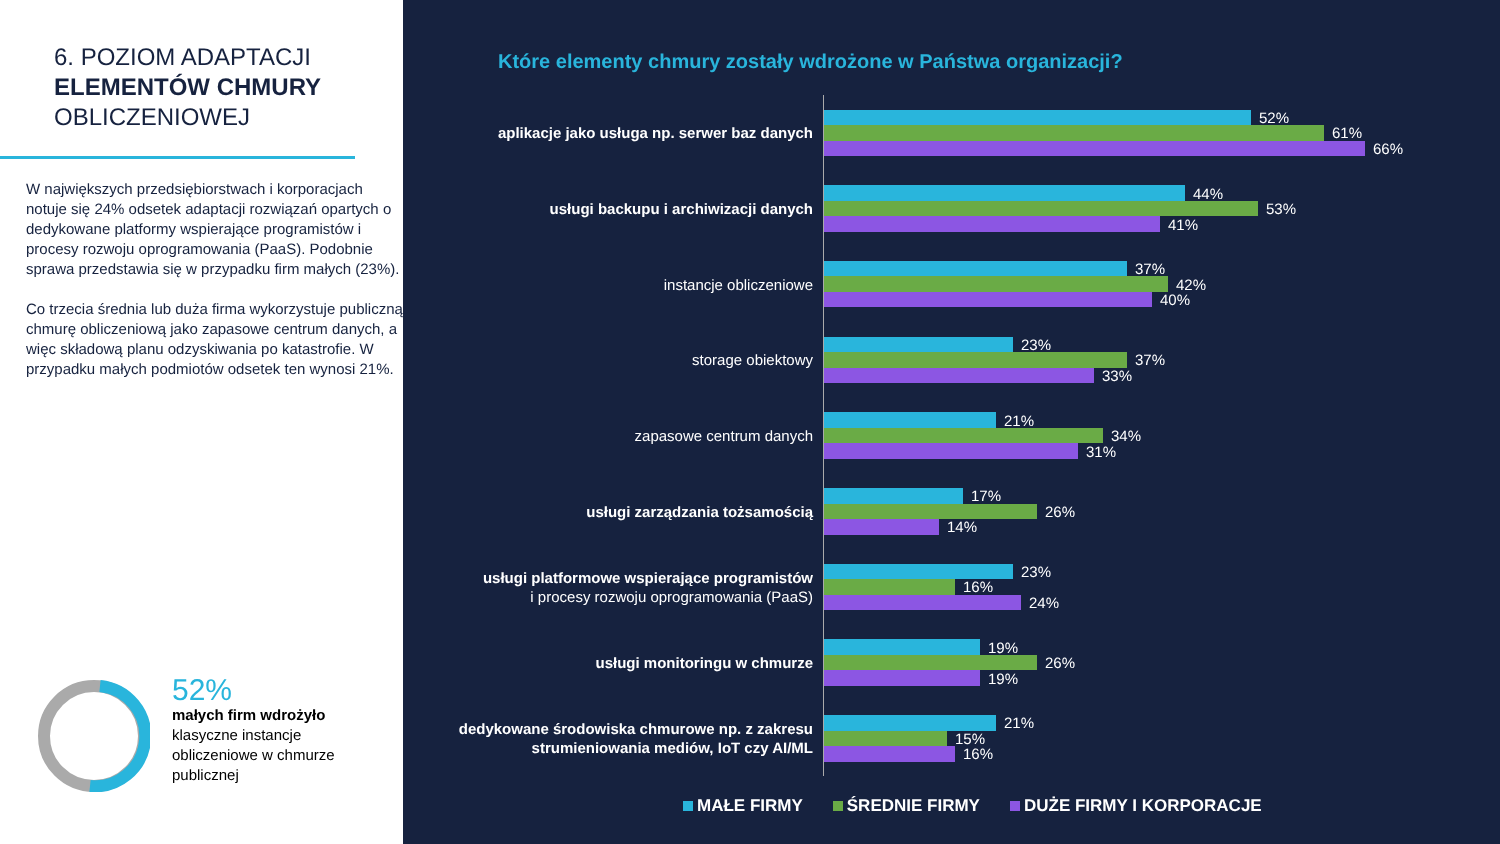6. POZIOM ADAPTACJI
ELEMENTÓW CHMURY
OBLICZENIOWEJ
W największych przedsiębiorstwach i korporacjach notuje się 24% odsetek adaptacji rozwiązań opartych o dedykowane platformy wspierające programistów i procesy rozwoju oprogramowania (PaaS). Podobnie sprawa przedstawia się w przypadku firm małych (23%).
Co trzecia średnia lub duża firma wykorzystuje publiczną chmurę obliczeniową jako zapasowe centrum danych, a więc składową planu odzyskiwania po katastrofie. W przypadku małych podmiotów odsetek ten wynosi 21%.
52%
małych firm wdrożyło
klasyczne instancje
obliczeniowe w chmurze
publicznej
Które elementy chmury zostały wdrożone w Państwa organizacji?
aplikacje jako usługa np. serwer baz danych
52%
61%
66%
usługi backupu i archiwizacji danych
44%
53%
41%
instancje obliczeniowe
37%
42%
40%
storage obiektowy
23%
37%
33%
zapasowe centrum danych
21%
34%
31%
usługi zarządzania tożsamością
17%
26%
14%
usługi platformowe wspierające programistów
i procesy rozwoju oprogramowania (PaaS)
23%
16%
24%
usługi monitoringu w chmurze
19%
26%
19%
dedykowane środowiska chmurowe np. z zakresu strumieniowania mediów, IoT czy AI/ML
21%
15%
16%
MAŁE FIRMY ŚREDNIE FIRMY DUŻE FIRMY I KORPORACJE